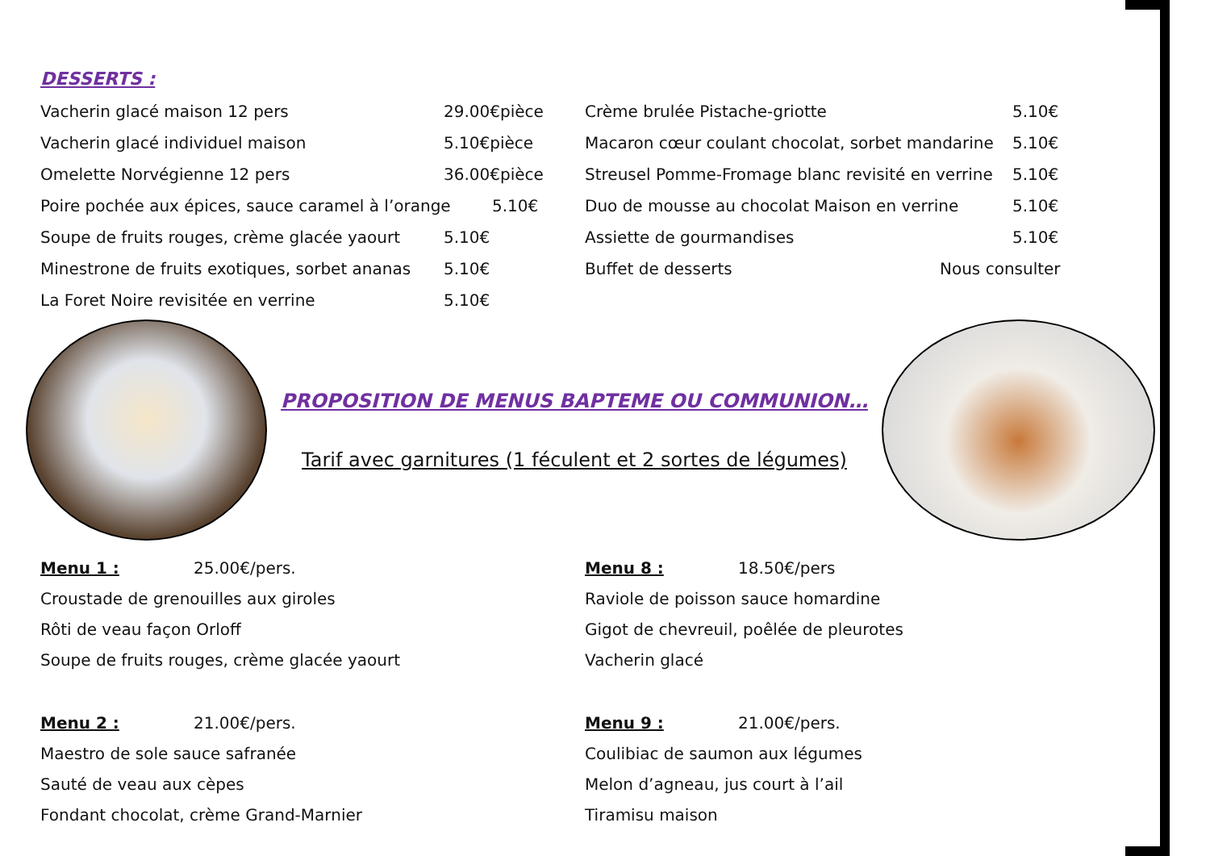DESSERTS :
Vacherin glacé maison 12 pers 29.00€pièce
Vacherin glacé individuel maison 5.10€pièce
Omelette Norvégienne 12 pers 36.00€pièce
Poire pochée aux épices, sauce caramel à l’orange 5.10€
Soupe de fruits rouges, crème glacée yaourt 5.10€
Minestrone de fruits exotiques, sorbet ananas 5.10€
La Foret Noire revisitée en verrine 5.10€
Crème brulée Pistache-griotte 5.10€
Macaron cœur coulant chocolat, sorbet mandarine 5.10€
Streusel Pomme-Fromage blanc revisité en verrine 5.10€
Duo de mousse au chocolat Maison en verrine 5.10€
Assiette de gourmandises 5.10€
Buffet de desserts Nous consulter
PROPOSITION DE MENUS BAPTEME OU COMMUNION…
Tarif avec garnitures (1 féculent et 2 sortes de légumes)
Menu 1 : 25.00€/pers.
Croustade de grenouilles aux giroles
Rôti de veau façon Orloff
Soupe de fruits rouges, crème glacée yaourt
Menu 2 : 21.00€/pers.
Maestro de sole sauce safranée
Sauté de veau aux cèpes
Fondant chocolat, crème Grand-Marnier
Menu 8 : 18.50€/pers
Raviole de poisson sauce homardine
Gigot de chevreuil, poêlée de pleurotes
Vacherin glacé
Menu 9 : 21.00€/pers.
Coulibiac de saumon aux légumes
Melon d’agneau, jus court à l’ail
Tiramisu maison